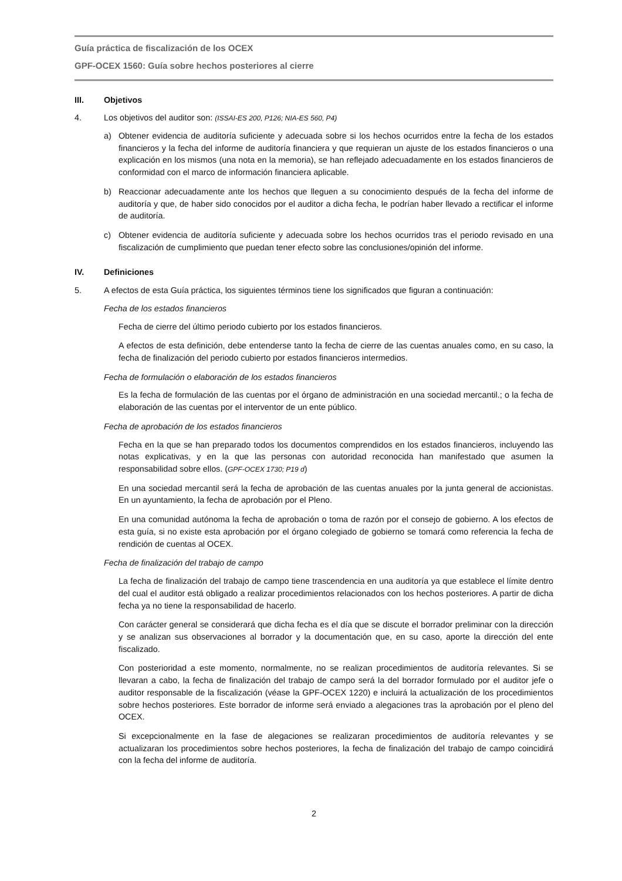Guía práctica de fiscalización de los OCEX
GPF-OCEX 1560: Guía sobre hechos posteriores al cierre
III. Objetivos
4. Los objetivos del auditor son: (ISSAI-ES 200, P126; NIA-ES 560, P4)
a) Obtener evidencia de auditoría suficiente y adecuada sobre si los hechos ocurridos entre la fecha de los estados financieros y la fecha del informe de auditoría financiera y que requieran un ajuste de los estados financieros o una explicación en los mismos (una nota en la memoria), se han reflejado adecuadamente en los estados financieros de conformidad con el marco de información financiera aplicable.
b) Reaccionar adecuadamente ante los hechos que lleguen a su conocimiento después de la fecha del informe de auditoría y que, de haber sido conocidos por el auditor a dicha fecha, le podrían haber llevado a rectificar el informe de auditoría.
c) Obtener evidencia de auditoría suficiente y adecuada sobre los hechos ocurridos tras el periodo revisado en una fiscalización de cumplimiento que puedan tener efecto sobre las conclusiones/opinión del informe.
IV. Definiciones
5. A efectos de esta Guía práctica, los siguientes términos tiene los significados que figuran a continuación:
Fecha de los estados financieros
Fecha de cierre del último periodo cubierto por los estados financieros.
A efectos de esta definición, debe entenderse tanto la fecha de cierre de las cuentas anuales como, en su caso, la fecha de finalización del periodo cubierto por estados financieros intermedios.
Fecha de formulación o elaboración de los estados financieros
Es la fecha de formulación de las cuentas por el órgano de administración en una sociedad mercantil.; o la fecha de elaboración de las cuentas por el interventor de un ente público.
Fecha de aprobación de los estados financieros
Fecha en la que se han preparado todos los documentos comprendidos en los estados financieros, incluyendo las notas explicativas, y en la que las personas con autoridad reconocida han manifestado que asumen la responsabilidad sobre ellos. (GPF-OCEX 1730; P19 d)
En una sociedad mercantil será la fecha de aprobación de las cuentas anuales por la junta general de accionistas. En un ayuntamiento, la fecha de aprobación por el Pleno.
En una comunidad autónoma la fecha de aprobación o toma de razón por el consejo de gobierno. A los efectos de esta guía, si no existe esta aprobación por el órgano colegiado de gobierno se tomará como referencia la fecha de rendición de cuentas al OCEX.
Fecha de finalización del trabajo de campo
La fecha de finalización del trabajo de campo tiene trascendencia en una auditoría ya que establece el límite dentro del cual el auditor está obligado a realizar procedimientos relacionados con los hechos posteriores. A partir de dicha fecha ya no tiene la responsabilidad de hacerlo.
Con carácter general se considerará que dicha fecha es el día que se discute el borrador preliminar con la dirección y se analizan sus observaciones al borrador y la documentación que, en su caso, aporte la dirección del ente fiscalizado.
Con posterioridad a este momento, normalmente, no se realizan procedimientos de auditoría relevantes. Si se llevaran a cabo, la fecha de finalización del trabajo de campo será la del borrador formulado por el auditor jefe o auditor responsable de la fiscalización (véase la GPF-OCEX 1220) e incluirá la actualización de los procedimientos sobre hechos posteriores. Este borrador de informe será enviado a alegaciones tras la aprobación por el pleno del OCEX.
Si excepcionalmente en la fase de alegaciones se realizaran procedimientos de auditoría relevantes y se actualizaran los procedimientos sobre hechos posteriores, la fecha de finalización del trabajo de campo coincidirá con la fecha del informe de auditoría.
2